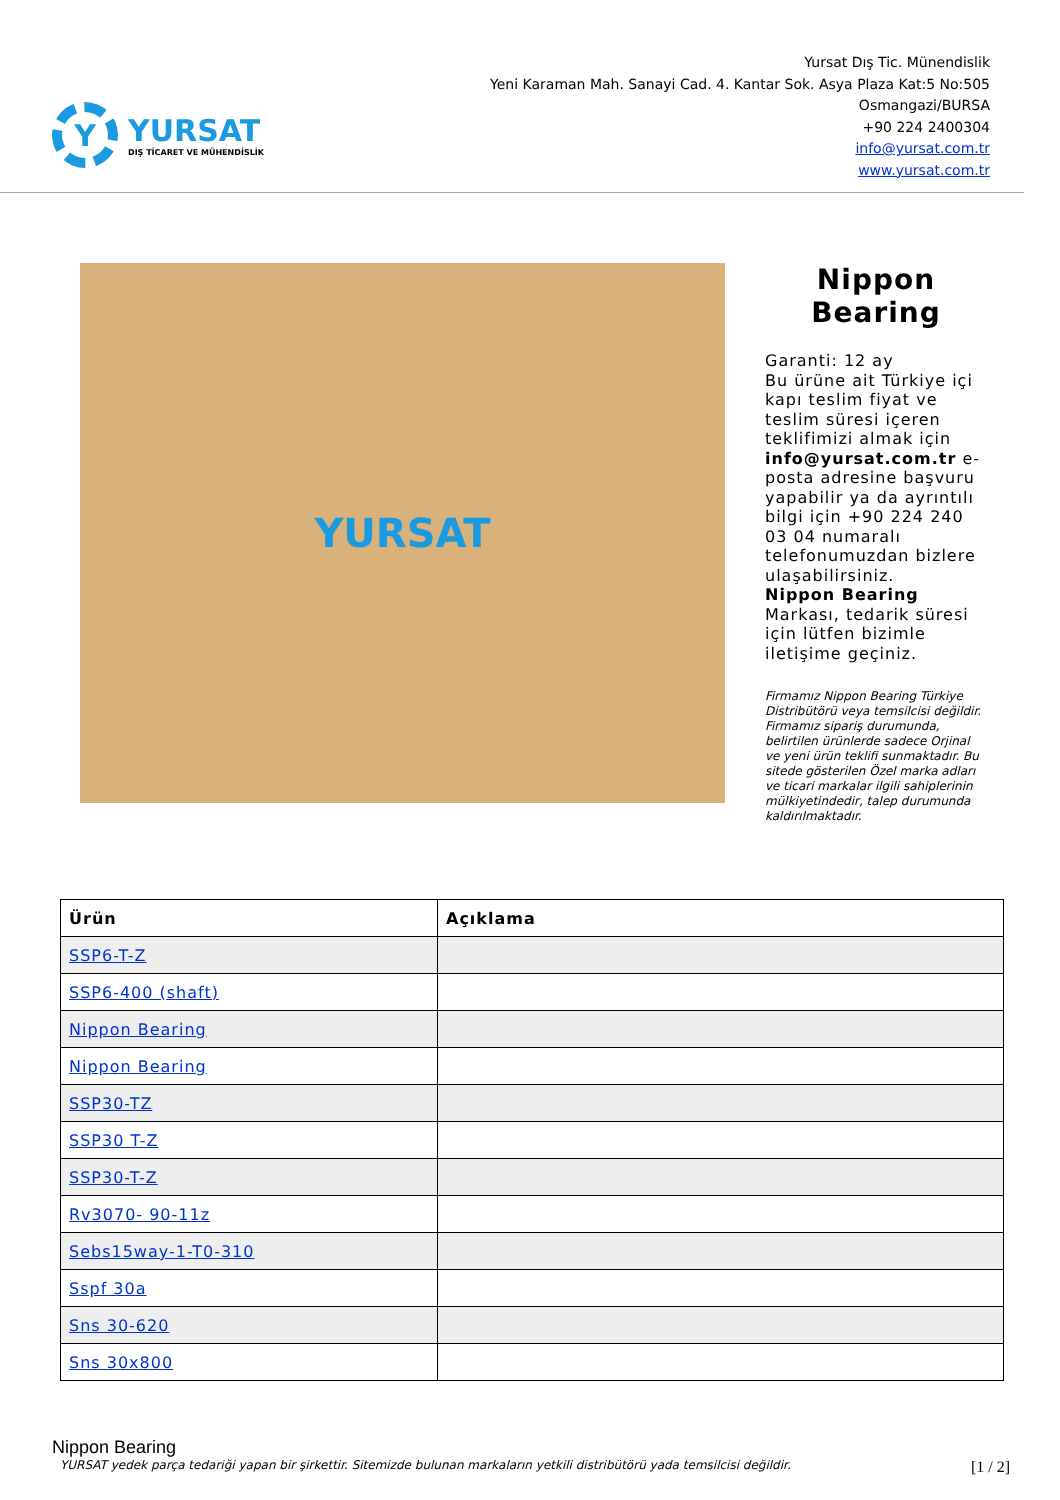Y
YURSAT
DIŞ TİCARET VE MÜHENDİSLİK
Yursat Dış Tic. Münendislik
Yeni Karaman Mah. Sanayi Cad. 4. Kantar Sok. Asya Plaza Kat:5 No:505
Osmangazi/BURSA
+90 224 2400304
info@yursat.com.tr
www.yursat.com.tr
YURSAT
Nippon Bearing
Garanti: 12 ay
Bu ürüne ait Türkiye içi kapı teslim fiyat ve teslim süresi içeren teklifimizi almak için info@yursat.com.tr e-posta adresine başvuru yapabilir ya da ayrıntılı bilgi için +90 224 240 03 04 numaralı telefonumuzdan bizlere ulaşabilirsiniz.
Nippon Bearing Markası, tedarik süresi için lütfen bizimle iletişime geçiniz.
Firmamız Nippon Bearing Türkiye Distribütörü veya temsilcisi değildir. Firmamız sipariş durumunda, belirtilen ürünlerde sadece Orjinal ve yeni ürün teklifi sunmaktadır. Bu sitede gösterilen Özel marka adları ve ticari markalar ilgili sahiplerinin mülkiyetindedir, talep durumunda kaldırılmaktadır.
| Ürün | Açıklama |
| --- | --- |
| SSP6-T-Z | |
| SSP6-400 (shaft) | |
| Nippon Bearing | |
| Nippon Bearing | |
| SSP30-TZ | |
| SSP30 T-Z | |
| SSP30-T-Z | |
| Rv3070- 90-11z | |
| Sebs15way-1-T0-310 | |
| Sspf 30a | |
| Sns 30-620 | |
| Sns 30x800 | |
Nippon Bearing
YURSAT yedek parça tedariği yapan bir şirkettir. Sitemizde bulunan markaların yetkili distribütörü yada temsilcisi değildir. [1 / 2]